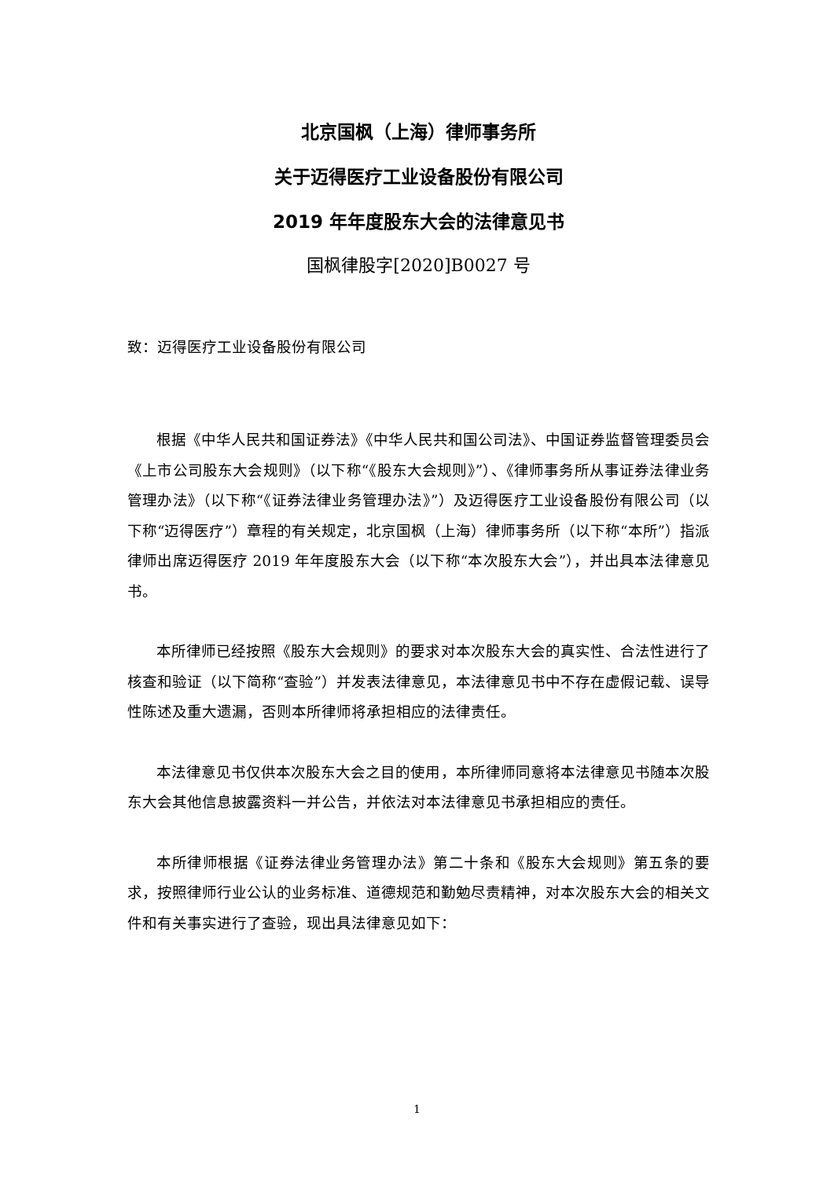北京国枫（上海）律师事务所
关于迈得医疗工业设备股份有限公司
2019 年年度股东大会的法律意见书
国枫律股字[2020]B0027 号
致：迈得医疗工业设备股份有限公司
根据《中华人民共和国证券法》《中华人民共和国公司法》、中国证券监督管理委员会《上市公司股东大会规则》（以下称“《股东大会规则》”）、《律师事务所从事证券法律业务管理办法》（以下称“《证券法律业务管理办法》”）及迈得医疗工业设备股份有限公司（以下称“迈得医疗”）章程的有关规定，北京国枫（上海）律师事务所（以下称“本所”）指派律师出席迈得医疗 2019 年年度股东大会（以下称“本次股东大会”），并出具本法律意见书。
本所律师已经按照《股东大会规则》的要求对本次股东大会的真实性、合法性进行了核查和验证（以下简称“查验”）并发表法律意见，本法律意见书中不存在虚假记载、误导性陈述及重大遗漏，否则本所律师将承担相应的法律责任。
本法律意见书仅供本次股东大会之目的使用，本所律师同意将本法律意见书随本次股东大会其他信息披露资料一并公告，并依法对本法律意见书承担相应的责任。
本所律师根据《证券法律业务管理办法》第二十条和《股东大会规则》第五条的要求，按照律师行业公认的业务标准、道德规范和勤勉尽责精神，对本次股东大会的相关文件和有关事实进行了查验，现出具法律意见如下：
1